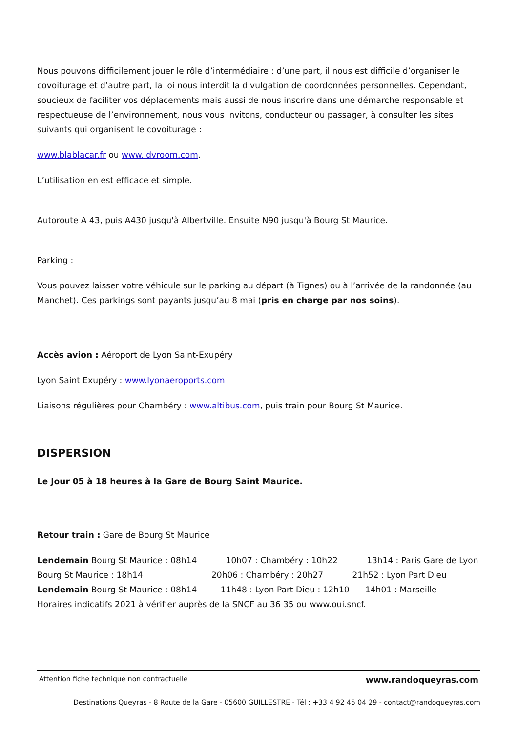Nous pouvons difficilement jouer le rôle d’intermédiaire : d’une part, il nous est difficile d’organiser le covoiturage et d’autre part, la loi nous interdit la divulgation de coordonnées personnelles. Cependant, soucieux de faciliter vos déplacements mais aussi de nous inscrire dans une démarche responsable et respectueuse de l’environnement, nous vous invitons, conducteur ou passager, à consulter les sites suivants qui organisent le covoiturage :
www.blablacar.fr ou www.idvroom.com.
L’utilisation en est efficace et simple.
Autoroute A 43, puis A430 jusqu'à Albertville. Ensuite N90 jusqu'à Bourg St Maurice.
Parking :
Vous pouvez laisser votre véhicule sur le parking au départ (à Tignes) ou à l’arrivée de la randonnée (au Manchet). Ces parkings sont payants jusqu’au 8 mai (pris en charge par nos soins).
Accès avion : Aéroport de Lyon Saint-Exupéry
Lyon Saint Exupéry : www.lyonaeroports.com
Liaisons régulières pour Chambéry : www.altibus.com, puis train pour Bourg St Maurice.
DISPERSION
Le Jour 05 à 18 heures à la Gare de Bourg Saint Maurice.
Retour train : Gare de Bourg St Maurice
Lendemain Bourg St Maurice : 08h14 10h07 : Chambéry : 10h22 13h14 : Paris Gare de Lyon
Bourg St Maurice : 18h14 20h06 : Chambéry : 20h27 21h52 : Lyon Part Dieu
Lendemain Bourg St Maurice : 08h14 11h48 : Lyon Part Dieu : 12h10 14h01 : Marseille
Horaires indicatifs 2021 à vérifier auprès de la SNCF au 36 35 ou www.oui.sncf.
Attention fiche technique non contractuelle www.randoqueyras.com
Destinations Queyras - 8 Route de la Gare - 05600 GUILLESTRE - Tél : +33 4 92 45 04 29 - contact@randoqueyras.com